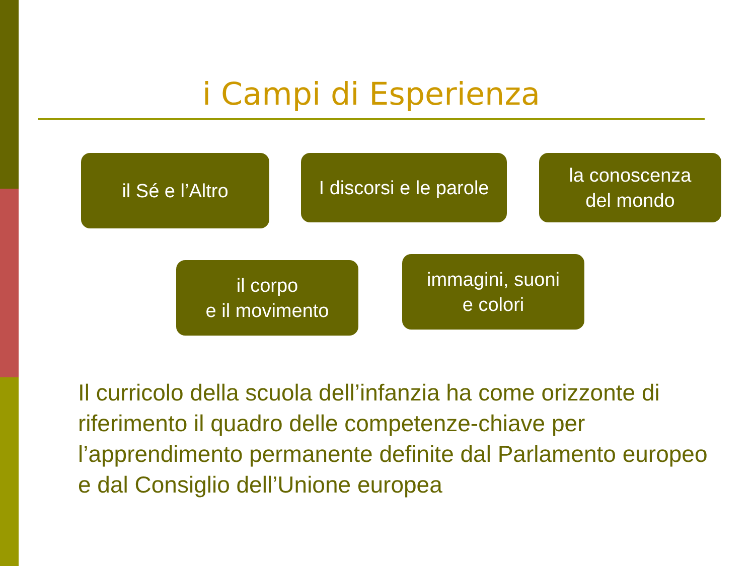i Campi di Esperienza
il Sé e l’Altro
I discorsi e le parole
la conoscenza
del mondo
il corpo
e il movimento
immagini, suoni
e colori
Il curricolo della scuola dell’infanzia ha come orizzonte di riferimento il quadro delle competenze-chiave per l’apprendimento permanente definite dal Parlamento europeo e dal Consiglio dell’Unione europea